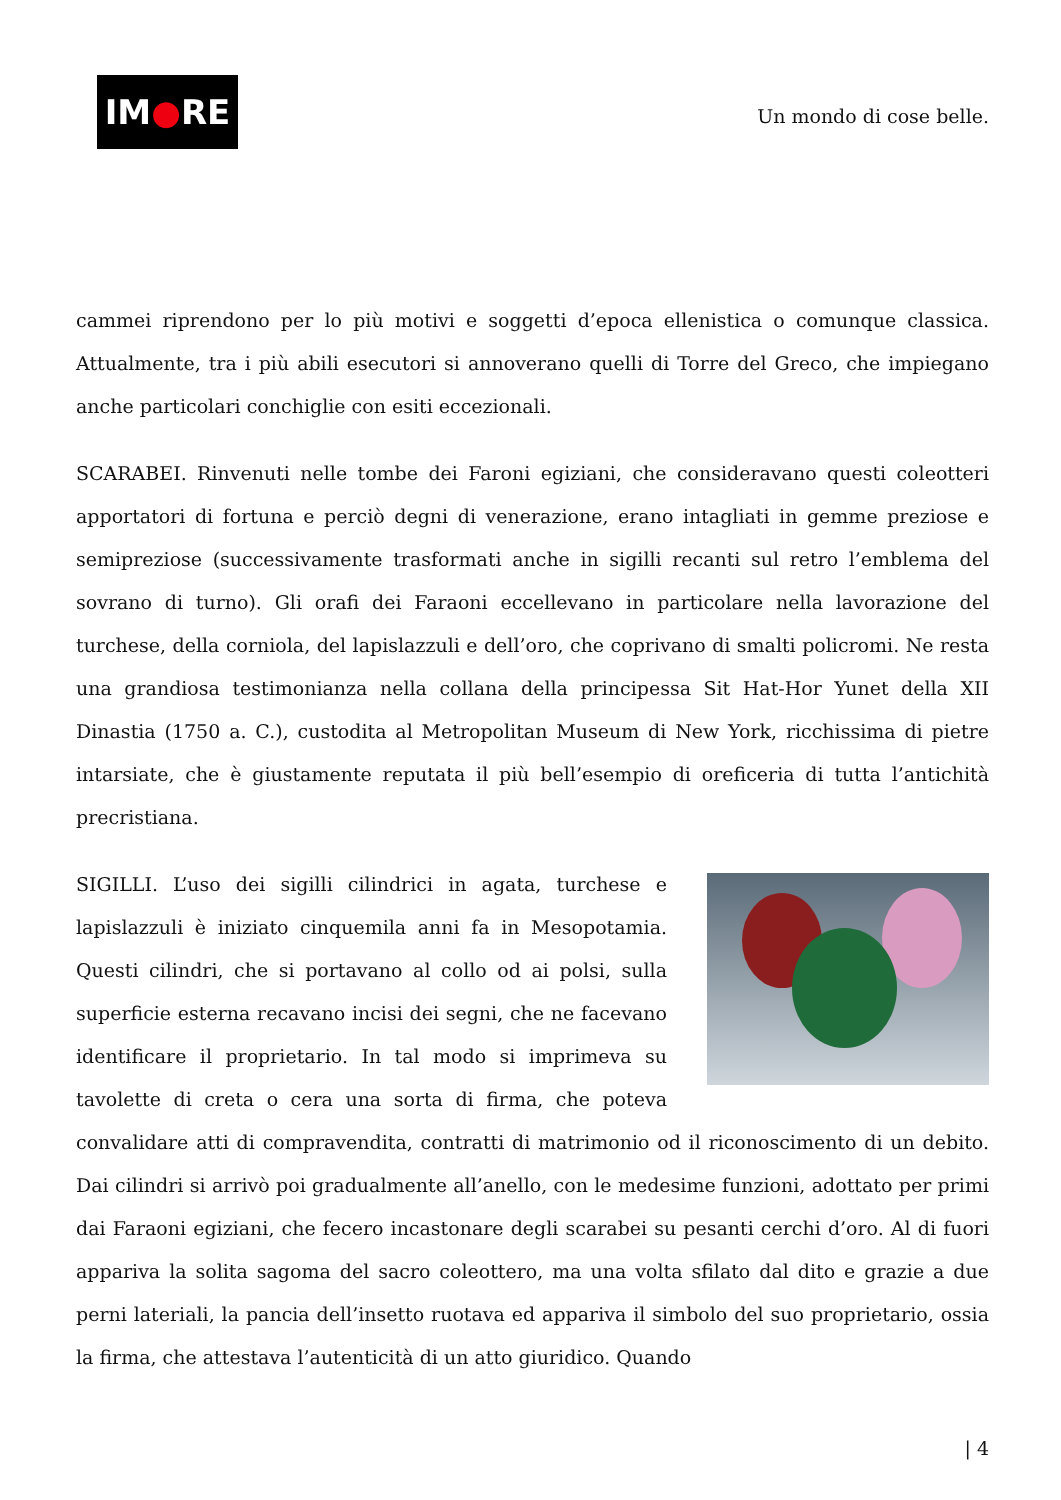IM ● RE
Un mondo di cose belle.
cammei riprendono per lo più motivi e soggetti d’epoca ellenistica o comunque classica. Attualmente, tra i più abili esecutori si annoverano quelli di Torre del Greco, che impiegano anche particolari conchiglie con esiti eccezionali.
SCARABEI. Rinvenuti nelle tombe dei Faroni egiziani, che consideravano questi coleotteri apportatori di fortuna e perciò degni di venerazione, erano intagliati in gemme preziose e semipreziose (successivamente trasformati anche in sigilli recanti sul retro l’emblema del sovrano di turno). Gli orafi dei Faraoni eccellevano in particolare nella lavorazione del turchese, della corniola, del lapislazzuli e dell’oro, che coprivano di smalti policromi. Ne resta una grandiosa testimonianza nella collana della principessa Sit Hat-Hor Yunet della XII Dinastia (1750 a. C.), custodita al Metropolitan Museum di New York, ricchissima di pietre intarsiate, che è giustamente reputata il più bell’esempio di oreficeria di tutta l’antichità precristiana.
SIGILLI. L’uso dei sigilli cilindrici in agata, turchese e lapislazzuli è iniziato cinquemila anni fa in Mesopotamia. Questi cilindri, che si portavano al collo od ai polsi, sulla superficie esterna recavano incisi dei segni, che ne facevano identificare il proprietario. In tal modo si imprimeva su tavolette di creta o cera una sorta di firma, che poteva convalidare atti di compravendita, contratti di matrimonio od il riconoscimento di un debito. Dai cilindri si arrivò poi gradualmente all’anello, con le medesime funzioni, adottato per primi dai Faraoni egiziani, che fecero incastonare degli scarabei su pesanti cerchi d’oro. Al di fuori appariva la solita sagoma del sacro coleottero, ma una volta sfilato dal dito e grazie a due perni lateriali, la pancia dell’insetto ruotava ed appariva il simbolo del suo proprietario, ossia la firma, che attestava l’autenticità di un atto giuridico. Quando
| 4